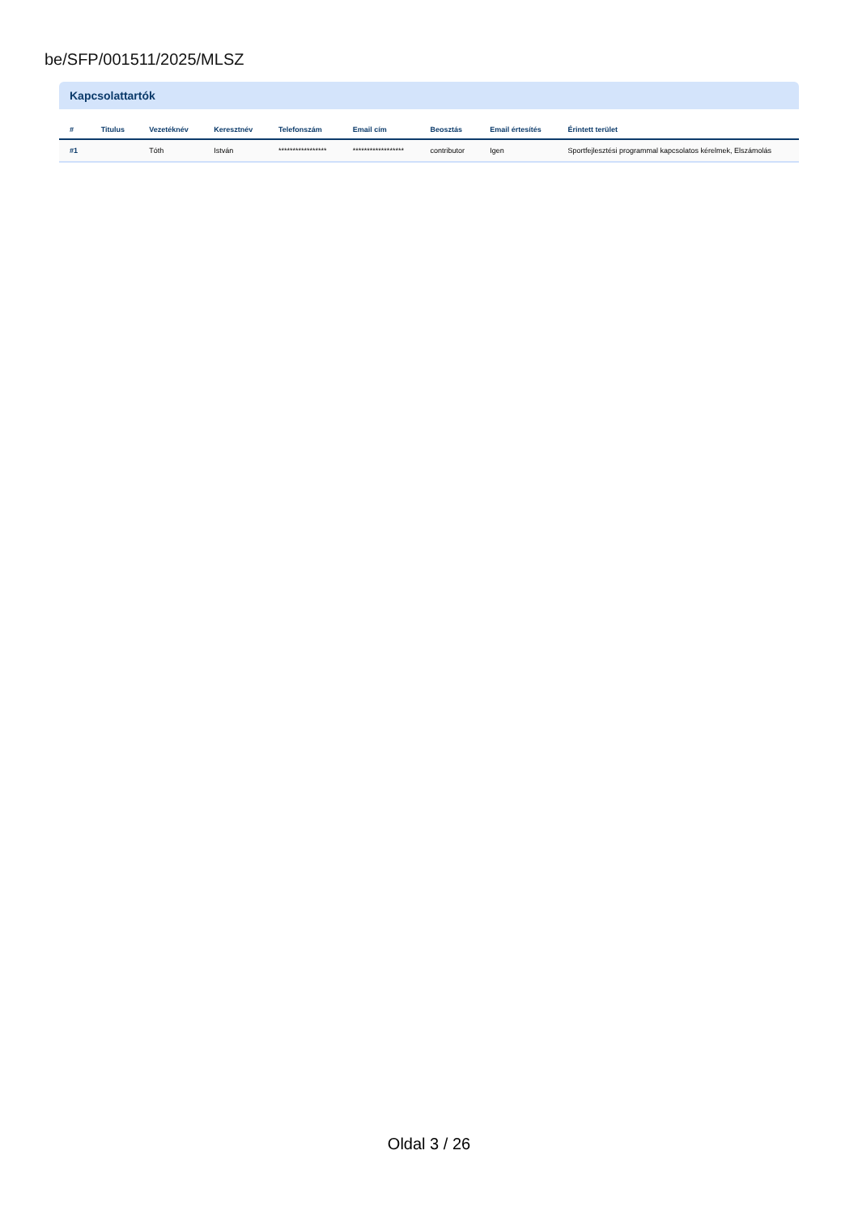be/SFP/001511/2025/MLSZ
Kapcsolattartók
| # | Titulus | Vezetéknév | Keresztnév | Telefonszám | Email cím | Beosztás | Email értesítés | Érintett terület |
| --- | --- | --- | --- | --- | --- | --- | --- | --- |
| #1 | | Tóth | István | ***************** | ****************** | contributor | Igen | Sportfejlesztési programmal kapcsolatos kérelmek, Elszámolás |
Oldal 3 / 26